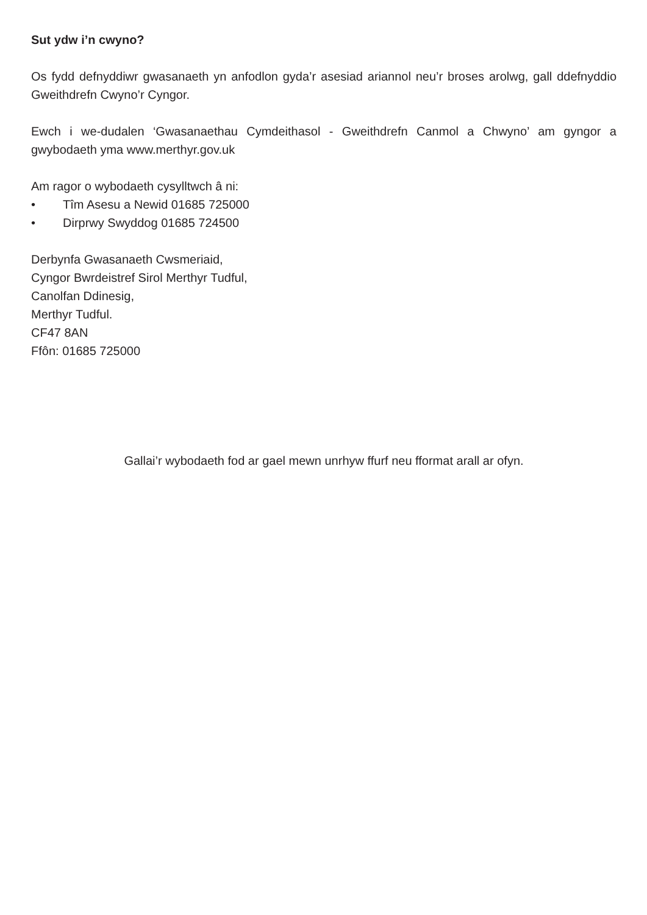Sut ydw i’n cwyno?
Os fydd defnyddiwr gwasanaeth yn anfodlon gyda’r asesiad ariannol neu’r broses arolwg, gall ddefnyddio Gweithdrefn Cwyno’r Cyngor.
Ewch i we-dudalen ‘Gwasanaethau Cymdeithasol - Gweithdrefn Canmol a Chwyno’ am gyngor a gwybodaeth yma www.merthyr.gov.uk
Am ragor o wybodaeth cysylltwch â ni:
• Tîm Asesu a Newid 01685 725000
• Dirprwy Swyddog 01685 724500
Derbynfa Gwasanaeth Cwsmeriaid,
Cyngor Bwrdeistref Sirol Merthyr Tudful,
Canolfan Ddinesig,
Merthyr Tudful.
CF47 8AN
Ffôn: 01685 725000
Gallai’r wybodaeth fod ar gael mewn unrhyw ffurf neu fformat arall ar ofyn.